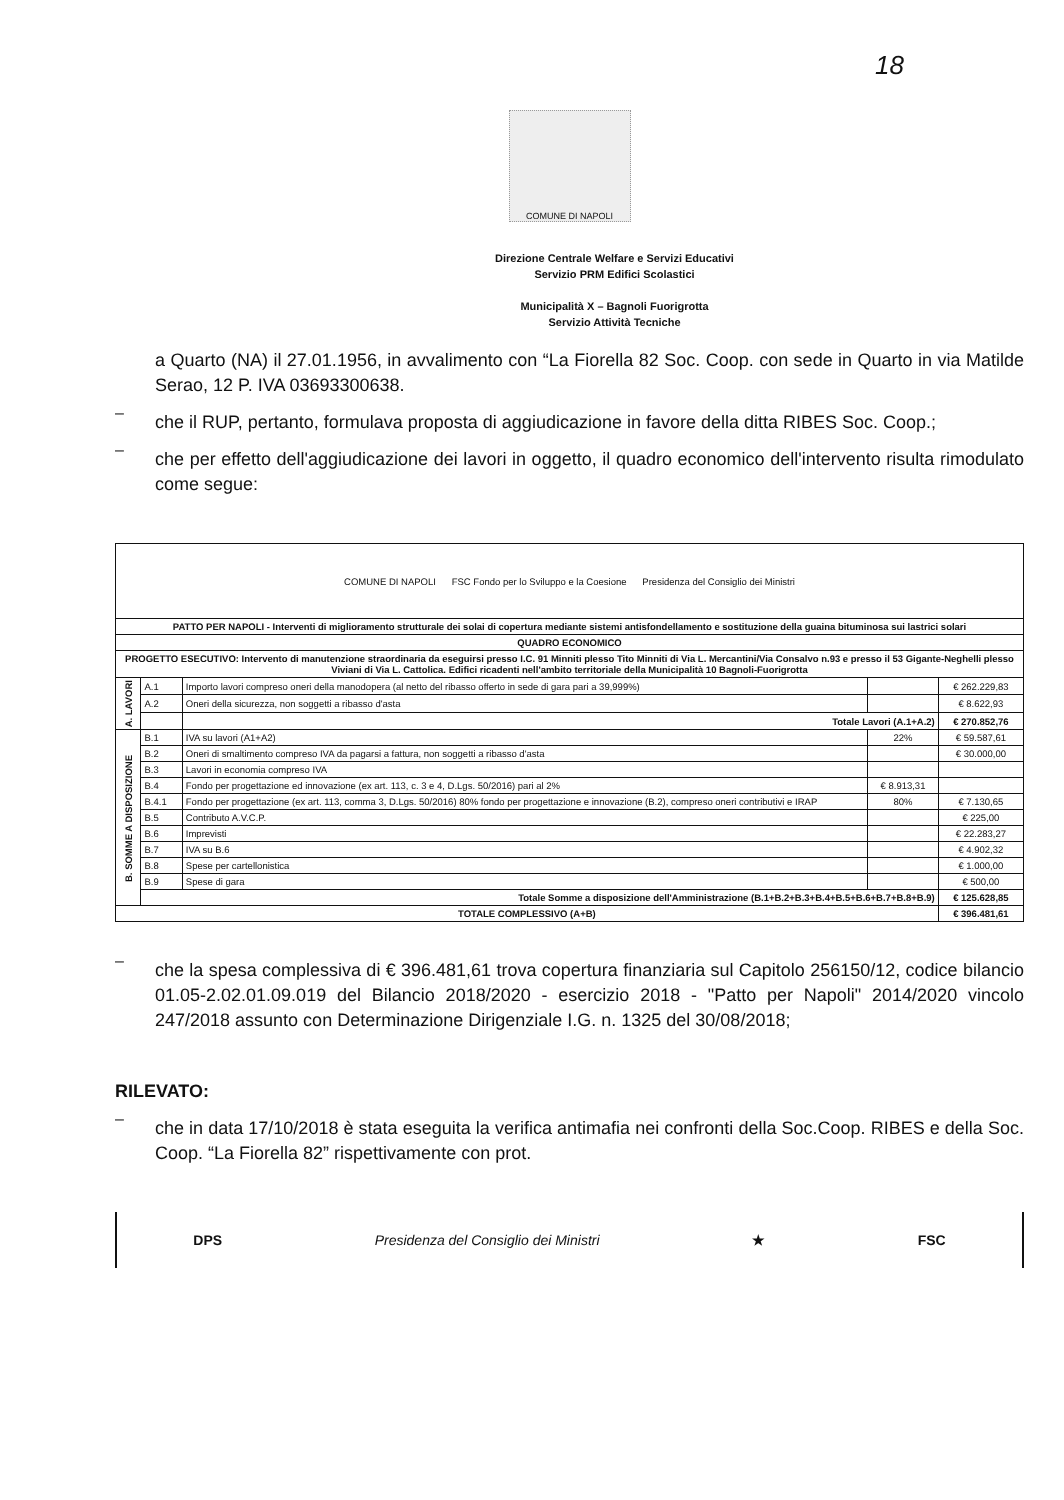18
COMUNE DI NAPOLI
Direzione Centrale Welfare e Servizi Educativi
Servizio PRM Edifici Scolastici
Municipalità X – Bagnoli Fuorigrotta
Servizio Attività Tecniche
a Quarto (NA) il 27.01.1956, in avvalimento con “La Fiorella 82 Soc. Coop. con sede in Quarto in via Matilde Serao, 12 P. IVA 03693300638.
–
che il RUP, pertanto, formulava proposta di aggiudicazione in favore della ditta RIBES Soc. Coop.;
–
che per effetto dell'aggiudicazione dei lavori in oggetto, il quadro economico dell'intervento risulta rimodulato come segue:
| COMUNE DI NAPOLI FSC Fondo per lo Sviluppo e la Coesione Presidenza del Consiglio dei Ministri | | | | |
| PATTO PER NAPOLI - Interventi di miglioramento strutturale dei solai di copertura mediante sistemi antisfondellamento e sostituzione della guaina bituminosa sui lastrici solari | | | | |
| QUADRO ECONOMICO | | | | |
| PROGETTO ESECUTIVO: Intervento di manutenzione straordinaria da eseguirsi presso I.C. 91 Minniti plesso Tito Minniti di Via L. Mercantini/Via Consalvo n.93 e presso il 53 Gigante-Neghelli plesso Viviani di Via L. Cattolica. Edifici ricadenti nell'ambito territoriale della Municipalità 10 Bagnoli-Fuorigrotta | | | | |
| A. LAVORI | A.1 | Importo lavori compreso oneri della manodopera (al netto del ribasso offerto in sede di gara pari a 39,999%) | | € 262.229,83 |
| | A.2 | Oneri della sicurezza, non soggetti a ribasso d'asta | | € 8.622,93 |
| | | Totale Lavori (A.1+A.2) | | € 270.852,76 |
| B. SOMME A DISPOSIZIONE | B.1 | IVA su lavori (A1+A2) | 22% | € 59.587,61 |
| | B.2 | Oneri di smaltimento compreso IVA da pagarsi a fattura, non soggetti a ribasso d'asta | | € 30.000,00 |
| | B.3 | Lavori in economia compreso IVA | | |
| | B.4 | Fondo per progettazione ed innovazione (ex art. 113, c. 3 e 4, D.Lgs. 50/2016) pari al 2% | € 8.913,31 | |
| | B.4.1 | Fondo per progettazione (ex art. 113, comma 3, D.Lgs. 50/2016) 80% fondo per progettazione e innovazione (B.2), compreso oneri contributivi e IRAP | 80% | € 7.130,65 |
| | B.5 | Contributo A.V.C.P. | | € 225,00 |
| | B.6 | Imprevisti | | € 22.283,27 |
| | B.7 | IVA su B.6 | | € 4.902,32 |
| | B.8 | Spese per cartellonistica | | € 1.000,00 |
| | B.9 | Spese di gara | | € 500,00 |
| | Totale Somme a disposizione dell'Amministrazione (B.1+B.2+B.3+B.4+B.5+B.6+B.7+B.8+B.9) | | | € 125.628,85 |
| TOTALE COMPLESSIVO (A+B) | | | | € 396.481,61 |
–
che la spesa complessiva di € 396.481,61 trova copertura finanziaria sul Capitolo 256150/12, codice bilancio 01.05-2.02.01.09.019 del Bilancio 2018/2020 - esercizio 2018 - "Patto per Napoli" 2014/2020 vincolo 247/2018 assunto con Determinazione Dirigenziale I.G. n. 1325 del 30/08/2018;
RILEVATO:
–
che in data 17/10/2018 è stata eseguita la verifica antimafia nei confronti della Soc.Coop. RIBES e della Soc. Coop. “La Fiorella 82” rispettivamente con prot.
DPS Presidenza del Consiglio dei Ministri ★ FSC